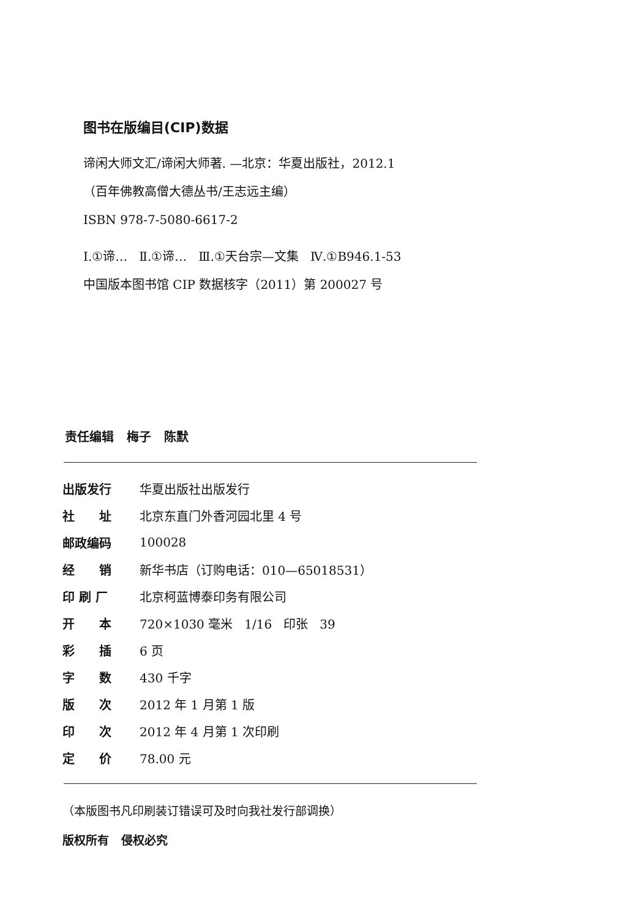图书在版编目(CIP)数据
谛闲大师文汇/谛闲大师著. —北京：华夏出版社，2012.1
（百年佛教高僧大德丛书/王志远主编）
ISBN 978-7-5080-6617-2
Ⅰ.①谛… Ⅱ.①谛… Ⅲ.①天台宗—文集 Ⅳ.①B946.1-53
中国版本图书馆 CIP 数据核字（2011）第 200027 号
责任编辑 梅子 陈默
| 出版发行 | 华夏出版社出版发行 |
| 社 址 | 北京东直门外香河园北里 4 号 |
| 邮政编码 | 100028 |
| 经 销 | 新华书店（订购电话：010—65018531） |
| 印 刷 厂 | 北京柯蓝博泰印务有限公司 |
| 开 本 | 720×1030 毫米 1/16 印张 39 |
| 彩 插 | 6 页 |
| 字 数 | 430 千字 |
| 版 次 | 2012 年 1 月第 1 版 |
| 印 次 | 2012 年 4 月第 1 次印刷 |
| 定 价 | 78.00 元 |
（本版图书凡印刷装订错误可及时向我社发行部调换）
版权所有 侵权必究